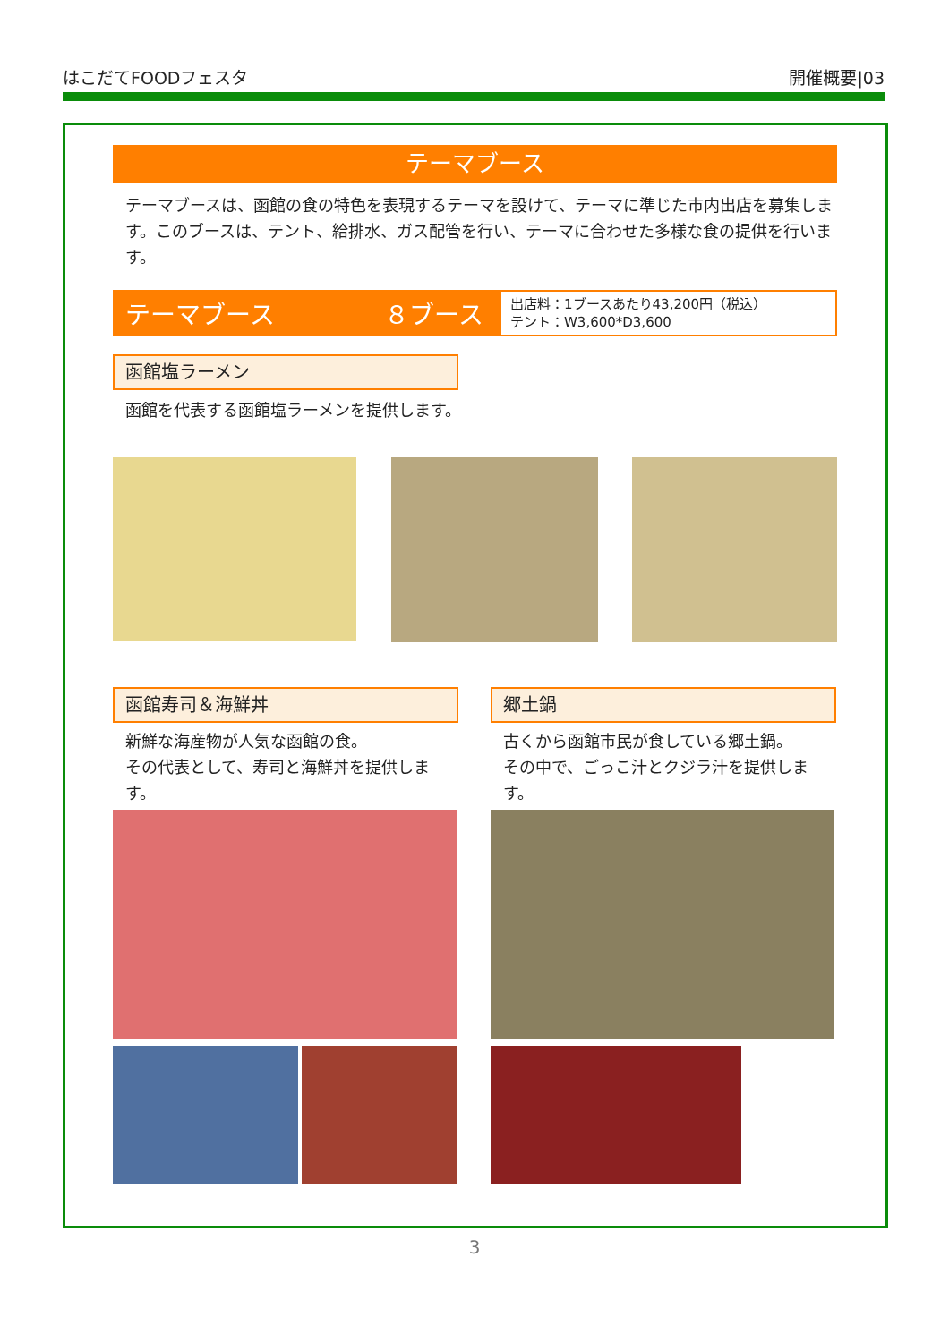はこだてFOODフェスタ 開催概要|03
テーマブース
テーマブースは、函館の食の特色を表現するテーマを設けて、テーマに準じた市内出店を募集します。このブースは、テント、給排水、ガス配管を行い、テーマに合わせた多様な食の提供を行います。
テーマブース ８ブース
出店料：1ブースあたり43,200円（税込）
テント：W3,600*D3,600
函館塩ラーメン
函館を代表する函館塩ラーメンを提供します。
函館寿司＆海鮮丼
新鮮な海産物が人気な函館の食。
その代表として、寿司と海鮮丼を提供します。
郷土鍋
古くから函館市民が食している郷土鍋。
その中で、ごっこ汁とクジラ汁を提供します。
3